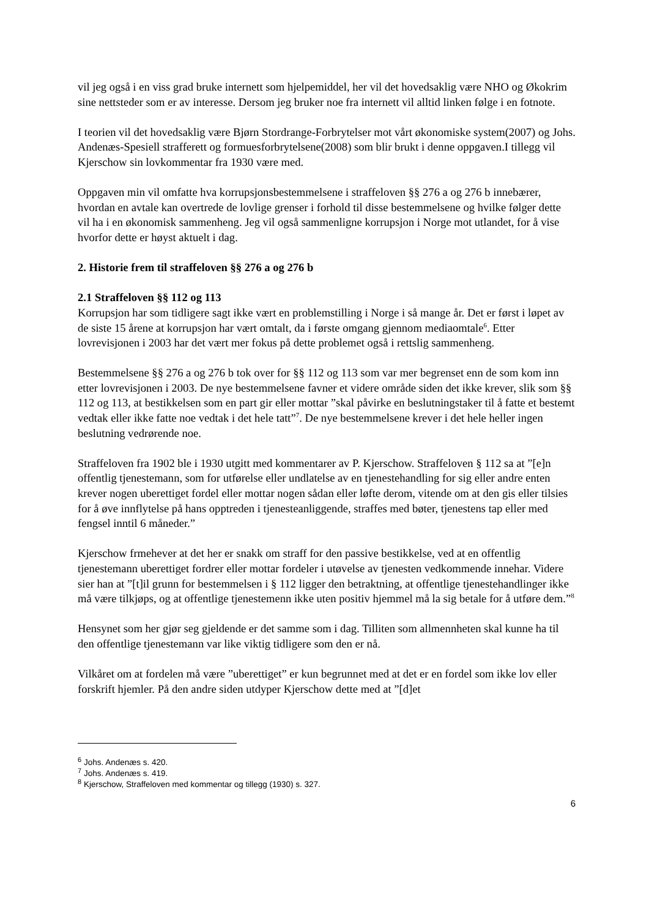vil jeg også i en viss grad bruke internett som hjelpemiddel, her vil det hovedsaklig være NHO og Økokrim sine nettsteder som er av interesse. Dersom jeg bruker noe fra internett vil alltid linken følge i en fotnote.
I teorien vil det hovedsaklig være Bjørn Stordrange-Forbrytelser mot vårt økonomiske system(2007) og Johs. Andenæs-Spesiell strafferett og formuesforbrytelsene(2008) som blir brukt i denne oppgaven.I tillegg vil Kjerschow sin lovkommentar fra 1930 være med.
Oppgaven min vil omfatte hva korrupsjonsbestemmelsene i straffeloven §§ 276 a og 276 b innebærer, hvordan en avtale kan overtrede de lovlige grenser i forhold til disse bestemmelsene og hvilke følger dette vil ha i en økonomisk sammenheng. Jeg vil også sammenligne korrupsjon i Norge mot utlandet, for å vise hvorfor dette er høyst aktuelt i dag.
2. Historie frem til straffeloven §§ 276 a og 276 b
2.1 Straffeloven §§ 112 og 113
Korrupsjon har som tidligere sagt ikke vært en problemstilling i Norge i så mange år. Det er først i løpet av de siste 15 årene at korrupsjon har vært omtalt, da i første omgang gjennom mediaomtale<sup>6</sup>. Etter lovrevisjonen i 2003 har det vært mer fokus på dette problemet også i rettslig sammenheng.
Bestemmelsene §§ 276 a og 276 b tok over for §§ 112 og 113 som var mer begrenset enn de som kom inn etter lovrevisjonen i 2003. De nye bestemmelsene favner et videre område siden det ikke krever, slik som §§ 112 og 113, at bestikkelsen som en part gir eller mottar ”skal påvirke en beslutningstaker til å fatte et bestemt vedtak eller ikke fatte noe vedtak i det hele tatt”<sup>7</sup>. De nye bestemmelsene krever i det hele heller ingen beslutning vedrørende noe.
Straffeloven fra 1902 ble i 1930 utgitt med kommentarer av P. Kjerschow. Straffeloven § 112 sa at ”[e]n offentlig tjenestemann, som for utførelse eller undlatelse av en tjenestehandling for sig eller andre enten krever nogen uberettiget fordel eller mottar nogen sådan eller løfte derom, vitende om at den gis eller tilsies for å øve innflytelse på hans opptreden i tjenesteanliggende, straffes med bøter, tjenestens tap eller med fengsel inntil 6 måneder.”
Kjerschow frmehever at det her er snakk om straff for den passive bestikkelse, ved at en offentlig tjenestemann uberettiget fordrer eller mottar fordeler i utøvelse av tjenesten vedkommende innehar. Videre sier han at ”[t]il grunn for bestemmelsen i § 112 ligger den betraktning, at offentlige tjenestehandlinger ikke må være tilkjøps, og at offentlige tjenestemenn ikke uten positiv hjemmel må la sig betale for å utføre dem.”<sup>8</sup>
Hensynet som her gjør seg gjeldende er det samme som i dag. Tilliten som allmennheten skal kunne ha til den offentlige tjenestemann var like viktig tidligere som den er nå.
Vilkåret om at fordelen må være ”uberettiget” er kun begrunnet med at det er en fordel som ikke lov eller forskrift hjemler. På den andre siden utdyper Kjerschow dette med at ”[d]et
<sup>6</sup> Johs. Andenæs s. 420.
<sup>7</sup> Johs. Andenæs s. 419.
<sup>8</sup> Kjerschow, Straffeloven med kommentar og tillegg (1930) s. 327.
6